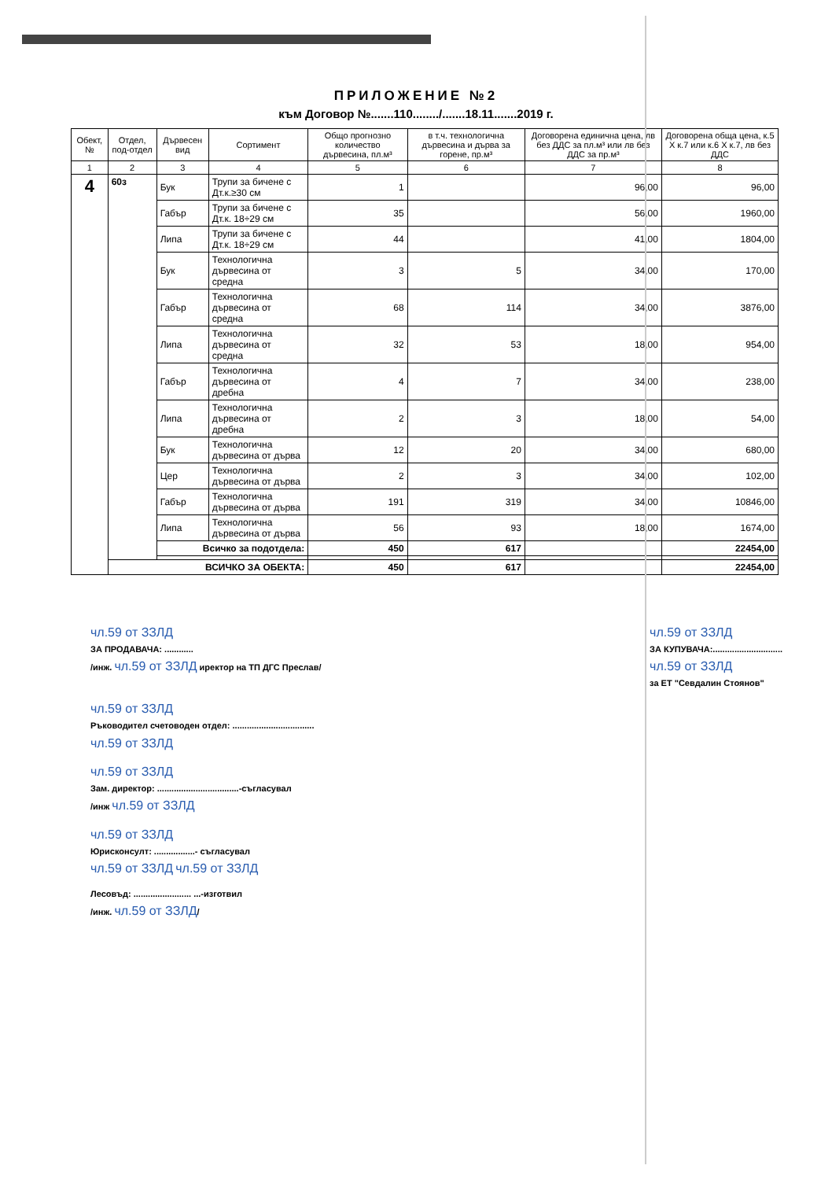ПРИЛОЖЕНИЕ №2
към Договор №.......110......../.......18.11.......2019 г.
| Обект, № | Отдел, под-отдел | Дървесен вид | Сортимент | Общо прогнозно количество дървесина, пл.м³ | в т.ч. технологична дървесина и дърва за горене, пр.м³ | Договорена единична цена, лв без ДДС за пл.м³ или лв без ДДС за пр.м³ | Договорена обща цена, к.5 Х к.7 или к.6 Х к.7, лв без ДДС |
| --- | --- | --- | --- | --- | --- | --- | --- |
| 1 | 2 | 3 | 4 | 5 | 6 | 7 | 8 |
| 4 | 60з | Бук | Трупи за бичене с Дт.к.≥30 см | 1 | | 96,00 | 96,00 |
| | | Габър | Трупи за бичене с Дт.к. 18÷29 см | 35 | | 56,00 | 1960,00 |
| | | Липа | Трупи за бичене с Дт.к. 18÷29 см | 44 | | 41,00 | 1804,00 |
| | | Бук | Технологична дървесина от средна | 3 | 5 | 34,00 | 170,00 |
| | | Габър | Технологична дървесина от средна | 68 | 114 | 34,00 | 3876,00 |
| | | Липа | Технологична дървесина от средна | 32 | 53 | 18,00 | 954,00 |
| | | Габър | Технологична дървесина от дребна | 4 | 7 | 34,00 | 238,00 |
| | | Липа | Технологична дървесина от дребна | 2 | 3 | 18,00 | 54,00 |
| | | Бук | Технологична дървесина от дърва | 12 | 20 | 34,00 | 680,00 |
| | | Цер | Технологична дървесина от дърва | 2 | 3 | 34,00 | 102,00 |
| | | Габър | Технологична дървесина от дърва | 191 | 319 | 34,00 | 10846,00 |
| | | Липа | Технологична дървесина от дърва | 56 | 93 | 18,00 | 1674,00 |
| | | Всичко за подотдела: | | 450 | 617 | | 22454,00 |
| | ВСИЧКО ЗА ОБЕКТА: | | | 450 | 617 | | 22454,00 |
чл.59 от ЗЗЛД
ЗА ПРОДАВАЧА: ............
/инж. чл.59 от ЗЗЛД иректор на ТП ДГС Преслав/
чл.59 от ЗЗЛД
ЗА КУПУВАЧА:.............................
чл.59 от ЗЗЛД
за ЕТ "Севдалин Стоянов"
чл.59 от ЗЗЛД
Ръководител счетоводен отдел: ..................................
чл.59 от ЗЗЛД
чл.59 от ЗЗЛД
Зам. директор: ..................................-съгласувал
/инж чл.59 от ЗЗЛД
чл.59 от ЗЗЛД
Юрисконсулт: .................- съгласувал
чл.59 от ЗЗЛД чл.59 от ЗЗЛД
Лесовъд: ........................ ...-изготвил
/инж. чл.59 от ЗЗЛД/